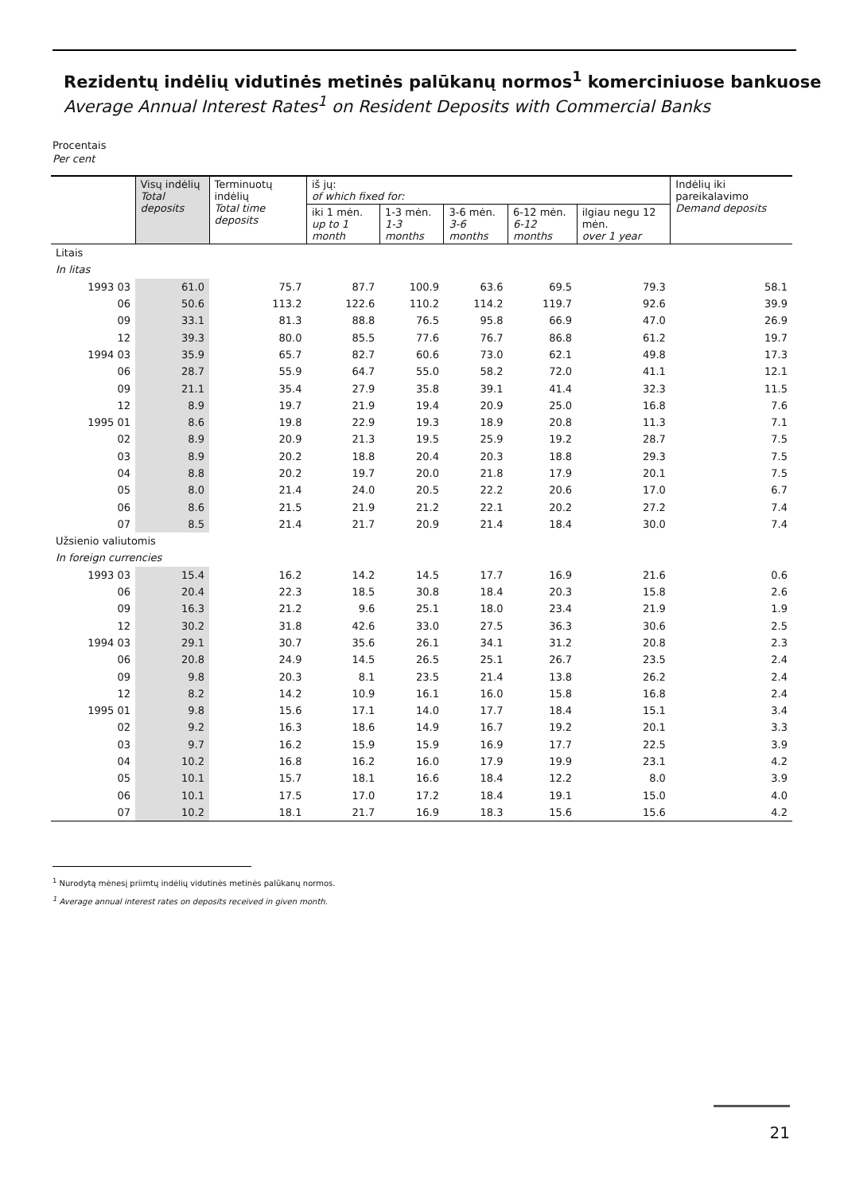Rezidentų indėlių vidutinės metinės palūkanų normos<sup>1</sup> komerciniuose bankuose
Average Annual Interest Rates<sup>1</sup> on Resident Deposits with Commercial Banks
Procentais
Per cent
| | Visų indėlių Total deposits | Terminuotų indėlių Total time deposits | iš jų: of which fixed for: | | | | | Indėlių iki pareikalavimo Demand deposits |
| --- | --- | --- | --- | --- | --- | --- | --- | --- |
| | | | iki 1 mėn. up to 1 month | 1-3 mėn. 1-3 months | 3-6 mėn. 3-6 months | 6-12 mėn. 6-12 months | ilgiau negu 12 mėn. over 1 year | |
| Litais | | | | | | | | |
| In litas | | | | | | | | |
| 1993 03 | 61.0 | 75.7 | 87.7 | 100.9 | 63.6 | 69.5 | 79.3 | 58.1 |
| 06 | 50.6 | 113.2 | 122.6 | 110.2 | 114.2 | 119.7 | 92.6 | 39.9 |
| 09 | 33.1 | 81.3 | 88.8 | 76.5 | 95.8 | 66.9 | 47.0 | 26.9 |
| 12 | 39.3 | 80.0 | 85.5 | 77.6 | 76.7 | 86.8 | 61.2 | 19.7 |
| 1994 03 | 35.9 | 65.7 | 82.7 | 60.6 | 73.0 | 62.1 | 49.8 | 17.3 |
| 06 | 28.7 | 55.9 | 64.7 | 55.0 | 58.2 | 72.0 | 41.1 | 12.1 |
| 09 | 21.1 | 35.4 | 27.9 | 35.8 | 39.1 | 41.4 | 32.3 | 11.5 |
| 12 | 8.9 | 19.7 | 21.9 | 19.4 | 20.9 | 25.0 | 16.8 | 7.6 |
| 1995 01 | 8.6 | 19.8 | 22.9 | 19.3 | 18.9 | 20.8 | 11.3 | 7.1 |
| 02 | 8.9 | 20.9 | 21.3 | 19.5 | 25.9 | 19.2 | 28.7 | 7.5 |
| 03 | 8.9 | 20.2 | 18.8 | 20.4 | 20.3 | 18.8 | 29.3 | 7.5 |
| 04 | 8.8 | 20.2 | 19.7 | 20.0 | 21.8 | 17.9 | 20.1 | 7.5 |
| 05 | 8.0 | 21.4 | 24.0 | 20.5 | 22.2 | 20.6 | 17.0 | 6.7 |
| 06 | 8.6 | 21.5 | 21.9 | 21.2 | 22.1 | 20.2 | 27.2 | 7.4 |
| 07 | 8.5 | 21.4 | 21.7 | 20.9 | 21.4 | 18.4 | 30.0 | 7.4 |
| Užsienio valiutomis | | | | | | | | |
| In foreign currencies | | | | | | | | |
| 1993 03 | 15.4 | 16.2 | 14.2 | 14.5 | 17.7 | 16.9 | 21.6 | 0.6 |
| 06 | 20.4 | 22.3 | 18.5 | 30.8 | 18.4 | 20.3 | 15.8 | 2.6 |
| 09 | 16.3 | 21.2 | 9.6 | 25.1 | 18.0 | 23.4 | 21.9 | 1.9 |
| 12 | 30.2 | 31.8 | 42.6 | 33.0 | 27.5 | 36.3 | 30.6 | 2.5 |
| 1994 03 | 29.1 | 30.7 | 35.6 | 26.1 | 34.1 | 31.2 | 20.8 | 2.3 |
| 06 | 20.8 | 24.9 | 14.5 | 26.5 | 25.1 | 26.7 | 23.5 | 2.4 |
| 09 | 9.8 | 20.3 | 8.1 | 23.5 | 21.4 | 13.8 | 26.2 | 2.4 |
| 12 | 8.2 | 14.2 | 10.9 | 16.1 | 16.0 | 15.8 | 16.8 | 2.4 |
| 1995 01 | 9.8 | 15.6 | 17.1 | 14.0 | 17.7 | 18.4 | 15.1 | 3.4 |
| 02 | 9.2 | 16.3 | 18.6 | 14.9 | 16.7 | 19.2 | 20.1 | 3.3 |
| 03 | 9.7 | 16.2 | 15.9 | 15.9 | 16.9 | 17.7 | 22.5 | 3.9 |
| 04 | 10.2 | 16.8 | 16.2 | 16.0 | 17.9 | 19.9 | 23.1 | 4.2 |
| 05 | 10.1 | 15.7 | 18.1 | 16.6 | 18.4 | 12.2 | 8.0 | 3.9 |
| 06 | 10.1 | 17.5 | 17.0 | 17.2 | 18.4 | 19.1 | 15.0 | 4.0 |
| 07 | 10.2 | 18.1 | 21.7 | 16.9 | 18.3 | 15.6 | 15.6 | 4.2 |
<sup>1</sup> Nurodytą mėnesį priimtų indėlių vidutinės metinės palūkanų normos.
<sup>1</sup> Average annual interest rates on deposits received in given month.
21